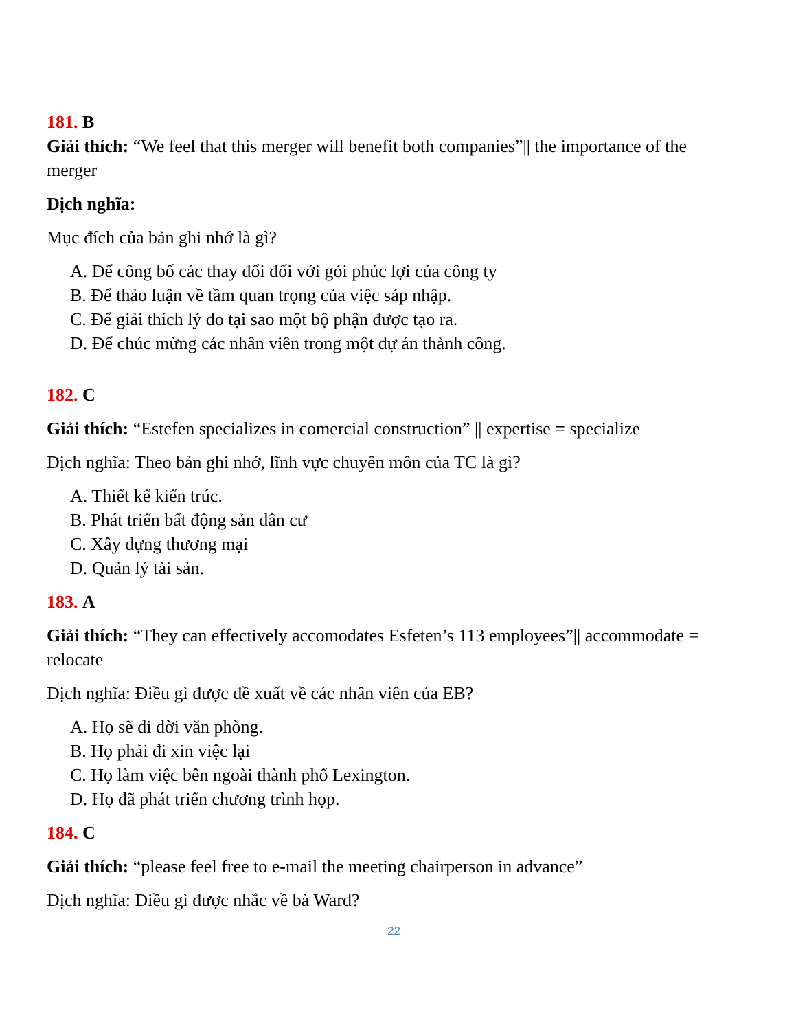181. B
Giải thích: “We feel that this merger will benefit both companies”|| the importance of the merger
Dịch nghĩa:
Mục đích của bản ghi nhớ là gì?
A. Để công bố các thay đổi đối với gói phúc lợi của công ty
B. Để thảo luận về tầm quan trọng của việc sáp nhập.
C. Để giải thích lý do tại sao một bộ phận được tạo ra.
D. Để chúc mừng các nhân viên trong một dự án thành công.
182. C
Giải thích: “Estefen specializes in comercial construction” || expertise = specialize
Dịch nghĩa: Theo bản ghi nhớ, lĩnh vực chuyên môn của TC là gì?
A. Thiết kế kiến trúc.
B. Phát triển bất động sản dân cư
C. Xây dựng thương mại
D. Quản lý tài sản.
183. A
Giải thích: “They can effectively accomodates Esfeten’s 113 employees”|| accommodate = relocate
Dịch nghĩa: Điều gì được đề xuất về các nhân viên của EB?
A. Họ sẽ di dời văn phòng.
B. Họ phải đi xin việc lại
C. Họ làm việc bên ngoài thành phố Lexington.
D. Họ đã phát triển chương trình họp.
184. C
Giải thích: “please feel free to e-mail the meeting chairperson in advance”
Dịch nghĩa: Điều gì được nhắc về bà Ward?
22